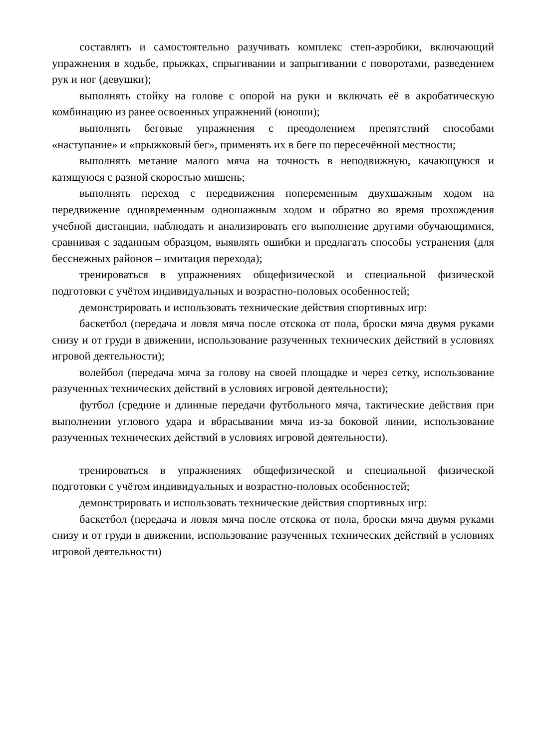составлять и самостоятельно разучивать комплекс степ-аэробики, включающий упражнения в ходьбе, прыжках, спрыгивании и запрыгивании с поворотами, разведением рук и ног (девушки);
выполнять стойку на голове с опорой на руки и включать её в акробатическую комбинацию из ранее освоенных упражнений (юноши);
выполнять беговые упражнения с преодолением препятствий способами «наступание» и «прыжковый бег», применять их в беге по пересечённой местности;
выполнять метание малого мяча на точность в неподвижную, качающуюся и катящуюся с разной скоростью мишень;
выполнять переход с передвижения попеременным двухшажным ходом на передвижение одновременным одношажным ходом и обратно во время прохождения учебной дистанции, наблюдать и анализировать его выполнение другими обучающимися, сравнивая с заданным образцом, выявлять ошибки и предлагать способы устранения (для бесснежных районов – имитация перехода);
тренироваться в упражнениях общефизической и специальной физической подготовки с учётом индивидуальных и возрастно-половых особенностей;
демонстрировать и использовать технические действия спортивных игр:
баскетбол (передача и ловля мяча после отскока от пола, броски мяча двумя руками снизу и от груди в движении, использование разученных технических действий в условиях игровой деятельности);
волейбол (передача мяча за голову на своей площадке и через сетку, использование разученных технических действий в условиях игровой деятельности);
футбол (средние и длинные передачи футбольного мяча, тактические действия при выполнении углового удара и вбрасывании мяча из-за боковой линии, использование разученных технических действий в условиях игровой деятельности).
тренироваться в упражнениях общефизической и специальной физической подготовки с учётом индивидуальных и возрастно-половых особенностей;
демонстрировать и использовать технические действия спортивных игр:
баскетбол (передача и ловля мяча после отскока от пола, броски мяча двумя руками снизу и от груди в движении, использование разученных технических действий в условиях игровой деятельности)